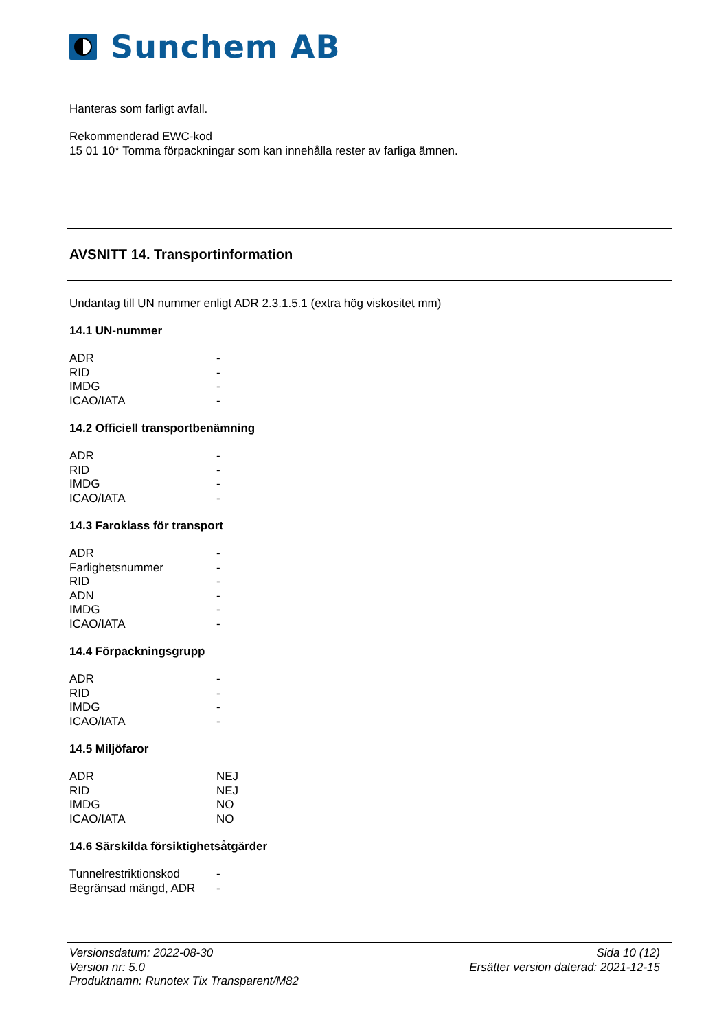Sunchem AB
Hanteras som farligt avfall.
Rekommenderad EWC-kod
15 01 10* Tomma förpackningar som kan innehålla rester av farliga ämnen.
AVSNITT 14. Transportinformation
Undantag till UN nummer enligt ADR 2.3.1.5.1 (extra hög viskositet mm)
14.1 UN-nummer
| ADR | - |
| RID | - |
| IMDG | - |
| ICAO/IATA | - |
14.2 Officiell transportbenämning
| ADR | - |
| RID | - |
| IMDG | - |
| ICAO/IATA | - |
14.3 Faroklass för transport
| ADR | - |
| Farlighetsnummer | - |
| RID | - |
| ADN | - |
| IMDG | - |
| ICAO/IATA | - |
14.4 Förpackningsgrupp
| ADR | - |
| RID | - |
| IMDG | - |
| ICAO/IATA | - |
14.5 Miljöfaror
| ADR | NEJ |
| RID | NEJ |
| IMDG | NO |
| ICAO/IATA | NO |
14.6 Särskilda försiktighetsåtgärder
| Tunnelrestriktionskod | - |
| Begränsad mängd, ADR | - |
Versionsdatum: 2022-08-30
Version nr: 5.0
Produktnamn: Runotex Tix Transparent/M82
Sida 10 (12)
Ersätter version daterad: 2021-12-15